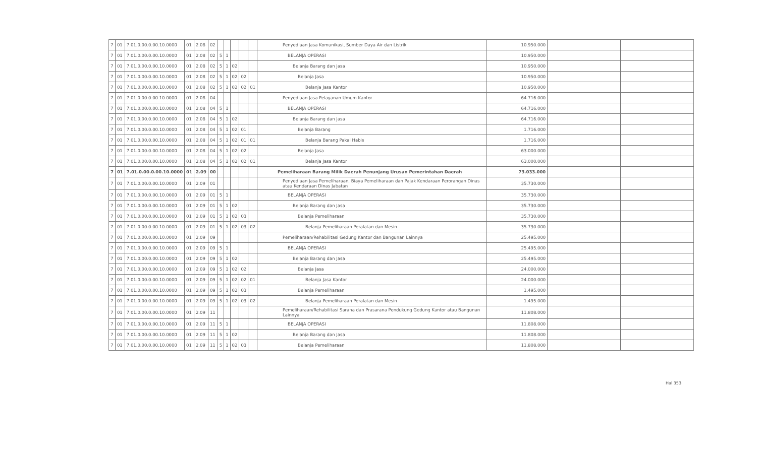| 7 | 01 | 7.01.0.00.0.00.10.0000 | 01 | 2.08 | 02 | | | | | | Penyediaan Jasa Komunikasi, Sumber Daya Air dan Listrik | 10.950.000 | | |
| 7 | 01 | 7.01.0.00.0.00.10.0000 | 01 | 2.08 | 02 | 5 | 1 | | | | BELANJA OPERASI | 10.950.000 | | |
| 7 | 01 | 7.01.0.00.0.00.10.0000 | 01 | 2.08 | 02 | 5 | 1 | 02 | | | Belanja Barang dan Jasa | 10.950.000 | | |
| 7 | 01 | 7.01.0.00.0.00.10.0000 | 01 | 2.08 | 02 | 5 | 1 | 02 | 02 | | Belanja Jasa | 10.950.000 | | |
| 7 | 01 | 7.01.0.00.0.00.10.0000 | 01 | 2.08 | 02 | 5 | 1 | 02 | 02 | 01 | Belanja Jasa Kantor | 10.950.000 | | |
| 7 | 01 | 7.01.0.00.0.00.10.0000 | 01 | 2.08 | 04 | | | | | | Penyediaan Jasa Pelayanan Umum Kantor | 64.716.000 | | |
| 7 | 01 | 7.01.0.00.0.00.10.0000 | 01 | 2.08 | 04 | 5 | 1 | | | | BELANJA OPERASI | 64.716.000 | | |
| 7 | 01 | 7.01.0.00.0.00.10.0000 | 01 | 2.08 | 04 | 5 | 1 | 02 | | | Belanja Barang dan Jasa | 64.716.000 | | |
| 7 | 01 | 7.01.0.00.0.00.10.0000 | 01 | 2.08 | 04 | 5 | 1 | 02 | 01 | | Belanja Barang | 1.716.000 | | |
| 7 | 01 | 7.01.0.00.0.00.10.0000 | 01 | 2.08 | 04 | 5 | 1 | 02 | 01 | 01 | Belanja Barang Pakai Habis | 1.716.000 | | |
| 7 | 01 | 7.01.0.00.0.00.10.0000 | 01 | 2.08 | 04 | 5 | 1 | 02 | 02 | | Belanja Jasa | 63.000.000 | | |
| 7 | 01 | 7.01.0.00.0.00.10.0000 | 01 | 2.08 | 04 | 5 | 1 | 02 | 02 | 01 | Belanja Jasa Kantor | 63.000.000 | | |
| 7 | 01 | 7.01.0.00.0.00.10.0000 | 01 | 2.09 | 00 | | | | | | Pemeliharaan Barang Milik Daerah Penunjang Urusan Pemerintahan Daerah | 73.033.000 | | |
| 7 | 01 | 7.01.0.00.0.00.10.0000 | 01 | 2.09 | 01 | | | | | | Penyediaan Jasa Pemeliharaan, Biaya Pemeliharaan dan Pajak Kendaraan Perorangan Dinas atau Kendaraan Dinas Jabatan | 35.730.000 | | |
| 7 | 01 | 7.01.0.00.0.00.10.0000 | 01 | 2.09 | 01 | 5 | 1 | | | | BELANJA OPERASI | 35.730.000 | | |
| 7 | 01 | 7.01.0.00.0.00.10.0000 | 01 | 2.09 | 01 | 5 | 1 | 02 | | | Belanja Barang dan Jasa | 35.730.000 | | |
| 7 | 01 | 7.01.0.00.0.00.10.0000 | 01 | 2.09 | 01 | 5 | 1 | 02 | 03 | | Belanja Pemeliharaan | 35.730.000 | | |
| 7 | 01 | 7.01.0.00.0.00.10.0000 | 01 | 2.09 | 01 | 5 | 1 | 02 | 03 | 02 | Belanja Pemeliharaan Peralatan dan Mesin | 35.730.000 | | |
| 7 | 01 | 7.01.0.00.0.00.10.0000 | 01 | 2.09 | 09 | | | | | | Pemeliharaan/Rehabilitasi Gedung Kantor dan Bangunan Lainnya | 25.495.000 | | |
| 7 | 01 | 7.01.0.00.0.00.10.0000 | 01 | 2.09 | 09 | 5 | 1 | | | | BELANJA OPERASI | 25.495.000 | | |
| 7 | 01 | 7.01.0.00.0.00.10.0000 | 01 | 2.09 | 09 | 5 | 1 | 02 | | | Belanja Barang dan Jasa | 25.495.000 | | |
| 7 | 01 | 7.01.0.00.0.00.10.0000 | 01 | 2.09 | 09 | 5 | 1 | 02 | 02 | | Belanja Jasa | 24.000.000 | | |
| 7 | 01 | 7.01.0.00.0.00.10.0000 | 01 | 2.09 | 09 | 5 | 1 | 02 | 02 | 01 | Belanja Jasa Kantor | 24.000.000 | | |
| 7 | 01 | 7.01.0.00.0.00.10.0000 | 01 | 2.09 | 09 | 5 | 1 | 02 | 03 | | Belanja Pemeliharaan | 1.495.000 | | |
| 7 | 01 | 7.01.0.00.0.00.10.0000 | 01 | 2.09 | 09 | 5 | 1 | 02 | 03 | 02 | Belanja Pemeliharaan Peralatan dan Mesin | 1.495.000 | | |
| 7 | 01 | 7.01.0.00.0.00.10.0000 | 01 | 2.09 | 11 | | | | | | Pemeliharaan/Rehabilitasi Sarana dan Prasarana Pendukung Gedung Kantor atau Bangunan Lainnya | 11.808.000 | | |
| 7 | 01 | 7.01.0.00.0.00.10.0000 | 01 | 2.09 | 11 | 5 | 1 | | | | BELANJA OPERASI | 11.808.000 | | |
| 7 | 01 | 7.01.0.00.0.00.10.0000 | 01 | 2.09 | 11 | 5 | 1 | 02 | | | Belanja Barang dan Jasa | 11.808.000 | | |
| 7 | 01 | 7.01.0.00.0.00.10.0000 | 01 | 2.09 | 11 | 5 | 1 | 02 | 03 | | Belanja Pemeliharaan | 11.808.000 | | |
Hal 353